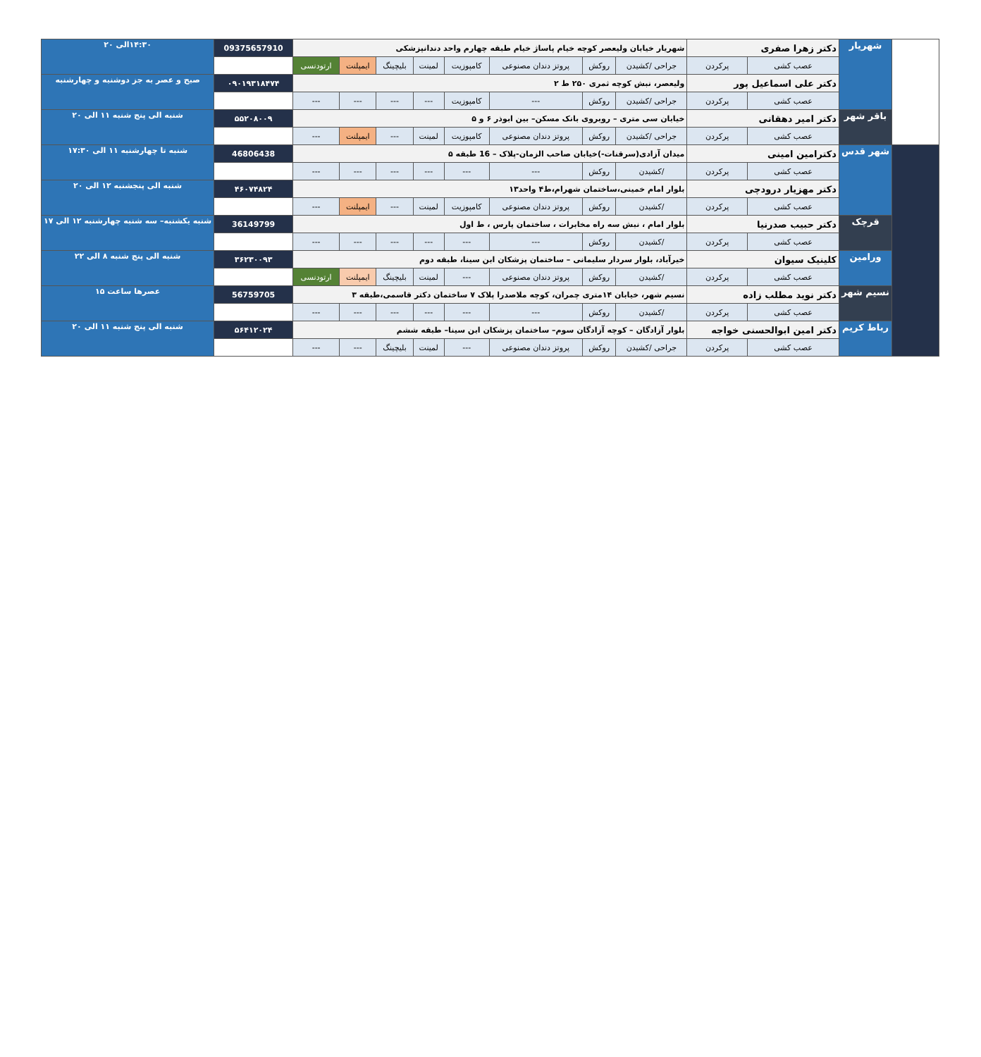| | شهریار | دکتر زهرا صفری | | شهریار خیابان ولیعصر کوچه خیام پاساژ خیام طبقه چهارم واحد دندانپزشکی | | | | | | | | 09375657910 | ۱۴:۳۰الی ۲۰ |
| | | عصب کشی | پرکردن | جراحی /کشیدن | روکش | پروتز دندان مصنوعی | کامپوزیت | لمینت | بلیچینگ | ایمپلنت | ارتودنسی | | |
| | | دکتر علی اسماعیل پور | | ولیعصر، نبش کوچه ثمری ۲۵۰ ط ۲ | | | | | | | | ۰۹۰۱۹۳۱۸۴۷۴ | صبح و عصر به جز دوشنبه و چهارشنبه |
| | | عصب کشی | پرکردن | جراحی /کشیدن | روکش | --- | کامپوزیت | --- | --- | --- | --- | | |
| | باقر شهر | دکتر امیر دهقانی | | خیابان سی متری – روبروی بانک مسکن– بین ابوذر ۶ و ۵ | | | | | | | | ۵۵۲۰۸۰۰۹ | شنبه الی پنج شنبه ۱۱ الی ۲۰ |
| | | عصب کشی | پرکردن | جراحی /کشیدن | روکش | پروتز دندان مصنوعی | کامپوزیت | لمینت | --- | ایمپلنت | --- | | |
| | شهر قدس | دکترامین امینی | | میدان آزادی(سرقنات-)خیابان صاحب الزمان-پلاک – 16 طبقه ۵ | | | | | | | | 46806438 | شنبه تا چهارشنبه ۱۱ الی ۱۷:۳۰ |
| | | عصب کشی | پرکردن | /کشیدن | روکش | --- | --- | --- | --- | --- | --- | | |
| | | دکتر مهزیار درودچی | | بلوار امام خمینی،ساختمان شهرام،ط۴ واحد۱۳ | | | | | | | | ۴۶۰۷۴۸۲۴ | شنبه الی پنجشنبه ۱۲ الی ۲۰ |
| | | عصب کشی | پرکردن | /کشیدن | روکش | پروتز دندان مصنوعی | کامپوزیت | لمینت | --- | ایمپلنت | --- | | |
| | قرچک | دکتر حبیب صدرنیا | | بلوار امام ، نبش سه راه مخابرات ، ساختمان پارس ، ط اول | | | | | | | | 36149799 | شنبه یکشنبه– سه شنبه چهارشنبه ۱۲ الی ۱۷ |
| | | عصب کشی | پرکردن | /کشیدن | روکش | --- | --- | --- | --- | --- | --- | | |
| | ورامین | کلینیک سیوان | | خیرآباد، بلوار سردار سلیمانی – ساختمان پزشکان ابن سینا، طبقه دوم | | | | | | | | ۳۶۲۳۰۰۹۳ | شنبه الی پنج شنبه ۸ الی ۲۲ |
| | | عصب کشی | پرکردن | /کشیدن | روکش | پروتز دندان مصنوعی | --- | لمینت | بلیچینگ | ایمپلنت | ارتودنسی | | |
| | نسیم شهر | دکتر نوید مطلب زاده | | نسیم شهر، خیابان ۱۴متری چمران، کوچه ملاصدرا پلاک ۷ ساختمان دکتر قاسمی،طبقه ۳ | | | | | | | | 56759705 | عصرها ساعت ۱۵ |
| | | عصب کشی | پرکردن | /کشیدن | روکش | --- | --- | --- | --- | --- | --- | | |
| | رباط کریم | دکتر امین ابوالحسنی خواجه | | بلوار آزادگان – کوچه آزادگان سوم– ساختمان پزشکان ابن سینا– طبقه ششم | | | | | | | | ۵۶۴۱۲۰۲۴ | شنبه الی پنج شنبه ۱۱ الی ۲۰ |
| | | عصب کشی | پرکردن | جراحی /کشیدن | روکش | پروتز دندان مصنوعی | --- | لمینت | بلیچینگ | --- | --- | | |